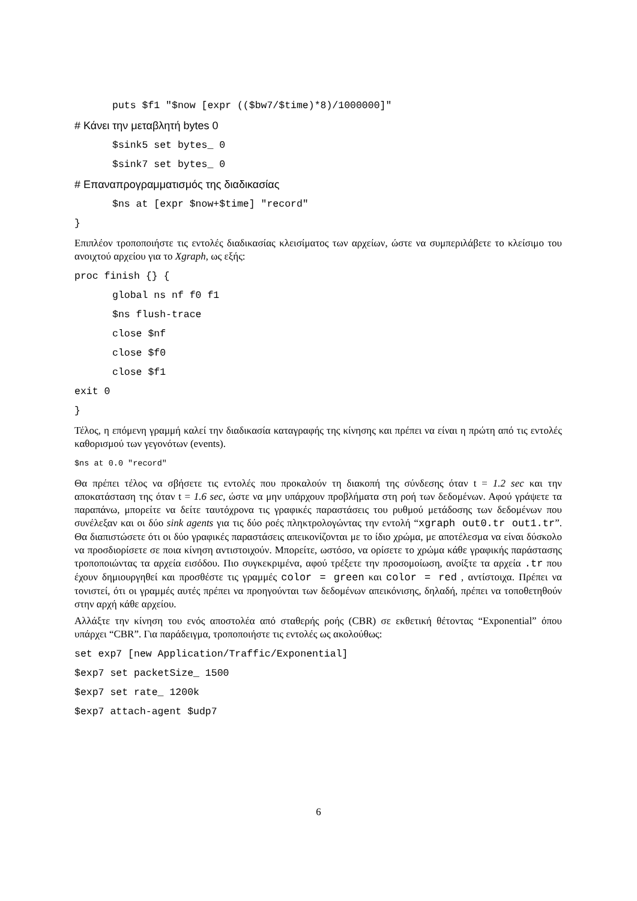puts $f1 "$now [expr (($bw7/$time)*8)/1000000]"
# Κάνει την μεταβλητή bytes 0
$sink5 set bytes_ 0
$sink7 set bytes_ 0
# Επαναπρογραμματισμός της διαδικασίας
$ns at [expr $now+$time] "record"
}
Επιπλέον τροποποιήστε τις εντολές διαδικασίας κλεισίματος των αρχείων, ώστε να συμπεριλάβετε το κλείσιμο του ανοιχτού αρχείου για το Xgraph, ως εξής:
proc finish {} {
global ns nf f0 f1
$ns flush-trace
close $nf
close $f0
close $f1
exit 0
}
Τέλος, η επόμενη γραμμή καλεί την διαδικασία καταγραφής της κίνησης και πρέπει να είναι η πρώτη από τις εντολές καθορισμού των γεγονότων (events).
$ns at 0.0 "record"
Θα πρέπει τέλος να σβήσετε τις εντολές που προκαλούν τη διακοπή της σύνδεσης όταν t = 1.2 sec και την αποκατάσταση της όταν t = 1.6 sec, ώστε να μην υπάρχουν προβλήματα στη ροή των δεδομένων. Αφού γράψετε τα παραπάνω, μπορείτε να δείτε ταυτόχρονα τις γραφικές παραστάσεις του ρυθμού μετάδοσης των δεδομένων που συνέλεξαν και οι δύο sink agents για τις δύο ροές πληκτρολογώντας την εντολή “xgraph out0.tr out1.tr”. Θα διαπιστώσετε ότι οι δύο γραφικές παραστάσεις απεικονίζονται με το ίδιο χρώμα, με αποτέλεσμα να είναι δύσκολο να προσδιορίσετε σε ποια κίνηση αντιστοιχούν. Μπορείτε, ωστόσο, να ορίσετε το χρώμα κάθε γραφικής παράστασης τροποποιώντας τα αρχεία εισόδου. Πιο συγκεκριμένα, αφού τρέξετε την προσομοίωση, ανοίξτε τα αρχεία .tr που έχουν δημιουργηθεί και προσθέστε τις γραμμές color = green και color = red , αντίστοιχα. Πρέπει να τονιστεί, ότι οι γραμμές αυτές πρέπει να προηγούνται των δεδομένων απεικόνισης, δηλαδή, πρέπει να τοποθετηθούν στην αρχή κάθε αρχείου.
Αλλάξτε την κίνηση του ενός αποστολέα από σταθερής ροής (CBR) σε εκθετική θέτοντας “Exponential” όπου υπάρχει “CBR”. Για παράδειγμα, τροποποιήστε τις εντολές ως ακολούθως:
set exp7 [new Application/Traffic/Exponential]
$exp7 set packetSize_ 1500
$exp7 set rate_ 1200k
$exp7 attach-agent $udp7
6